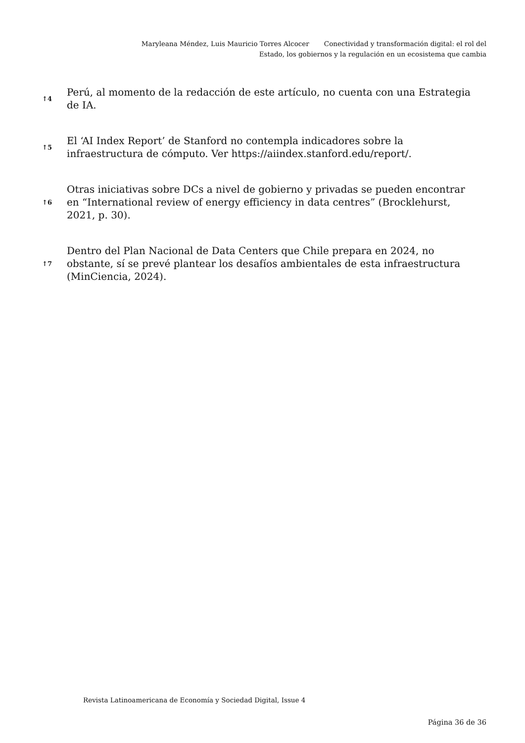Maryleana Méndez, Luis Mauricio Torres Alcocer Conectividad y transformación digital: el rol del Estado, los gobiernos y la regulación en un ecosistema que cambia
↑4
Perú, al momento de la redacción de este artículo, no cuenta con una Estrategia de IA.
↑5
El ‘AI Index Report’ de Stanford no contempla indicadores sobre la infraestructura de cómputo. Ver https://aiindex.stanford.edu/report/.
↑6
Otras iniciativas sobre DCs a nivel de gobierno y privadas se pueden encontrar en “International review of energy efficiency in data centres” (Brocklehurst, 2021, p. 30).
↑7
Dentro del Plan Nacional de Data Centers que Chile prepara en 2024, no obstante, sí se prevé plantear los desafíos ambientales de esta infraestructura (MinCiencia, 2024).
Revista Latinoamericana de Economía y Sociedad Digital, Issue 4
Página 36 de 36